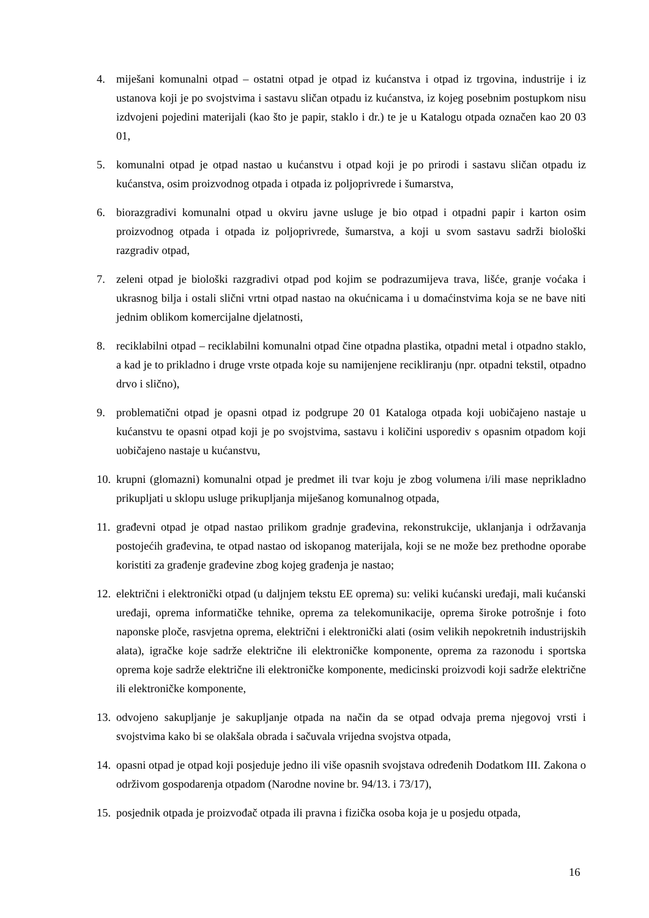4. miješani komunalni otpad – ostatni otpad je otpad iz kućanstva i otpad iz trgovina, industrije i iz ustanova koji je po svojstvima i sastavu sličan otpadu iz kućanstva, iz kojeg posebnim postupkom nisu izdvojeni pojedini materijali (kao što je papir, staklo i dr.) te je u Katalogu otpada označen kao 20 03 01,
5. komunalni otpad je otpad nastao u kućanstvu i otpad koji je po prirodi i sastavu sličan otpadu iz kućanstva, osim proizvodnog otpada i otpada iz poljoprivrede i šumarstva,
6. biorazgradivi komunalni otpad u okviru javne usluge je bio otpad i otpadni papir i karton osim proizvodnog otpada i otpada iz poljoprivrede, šumarstva, a koji u svom sastavu sadrži biološki razgradiv otpad,
7. zeleni otpad je biološki razgradivi otpad pod kojim se podrazumijeva trava, lišće, granje voćaka i ukrasnog bilja i ostali slični vrtni otpad nastao na okućnicama i u domaćinstvima koja se ne bave niti jednim oblikom komercijalne djelatnosti,
8. reciklabilni otpad – reciklabilni komunalni otpad čine otpadna plastika, otpadni metal i otpadno staklo, a kad je to prikladno i druge vrste otpada koje su namijenjene recikliranju (npr. otpadni tekstil, otpadno drvo i slično),
9. problematični otpad je opasni otpad iz podgrupe 20 01 Kataloga otpada koji uobičajeno nastaje u kućanstvu te opasni otpad koji je po svojstvima, sastavu i količini usporediv s opasnim otpadom koji uobičajeno nastaje u kućanstvu,
10. krupni (glomazni) komunalni otpad je predmet ili tvar koju je zbog volumena i/ili mase neprikladno prikupljati u sklopu usluge prikupljanja miješanog komunalnog otpada,
11. građevni otpad je otpad nastao prilikom gradnje građevina, rekonstrukcije, uklanjanja i održavanja postojećih građevina, te otpad nastao od iskopanog materijala, koji se ne može bez prethodne oporabe koristiti za građenje građevine zbog kojeg građenja je nastao;
12. električni i elektronički otpad (u daljnjem tekstu EE oprema) su: veliki kućanski uređaji, mali kućanski uređaji, oprema informatičke tehnike, oprema za telekomunikacije, oprema široke potrošnje i foto naponske ploče, rasvjetna oprema, električni i elektronički alati (osim velikih nepokretnih industrijskih alata), igračke koje sadrže električne ili elektroničke komponente, oprema za razonodu i sportska oprema koje sadrže električne ili elektroničke komponente, medicinski proizvodi koji sadrže električne ili elektroničke komponente,
13. odvojeno sakupljanje je sakupljanje otpada na način da se otpad odvaja prema njegovoj vrsti i svojstvima kako bi se olakšala obrada i sačuvala vrijedna svojstva otpada,
14. opasni otpad je otpad koji posjeduje jedno ili više opasnih svojstava određenih Dodatkom III. Zakona o održivom gospodarenja otpadom (Narodne novine br. 94/13. i 73/17),
15. posjednik otpada je proizvođač otpada ili pravna i fizička osoba koja je u posjedu otpada,
16